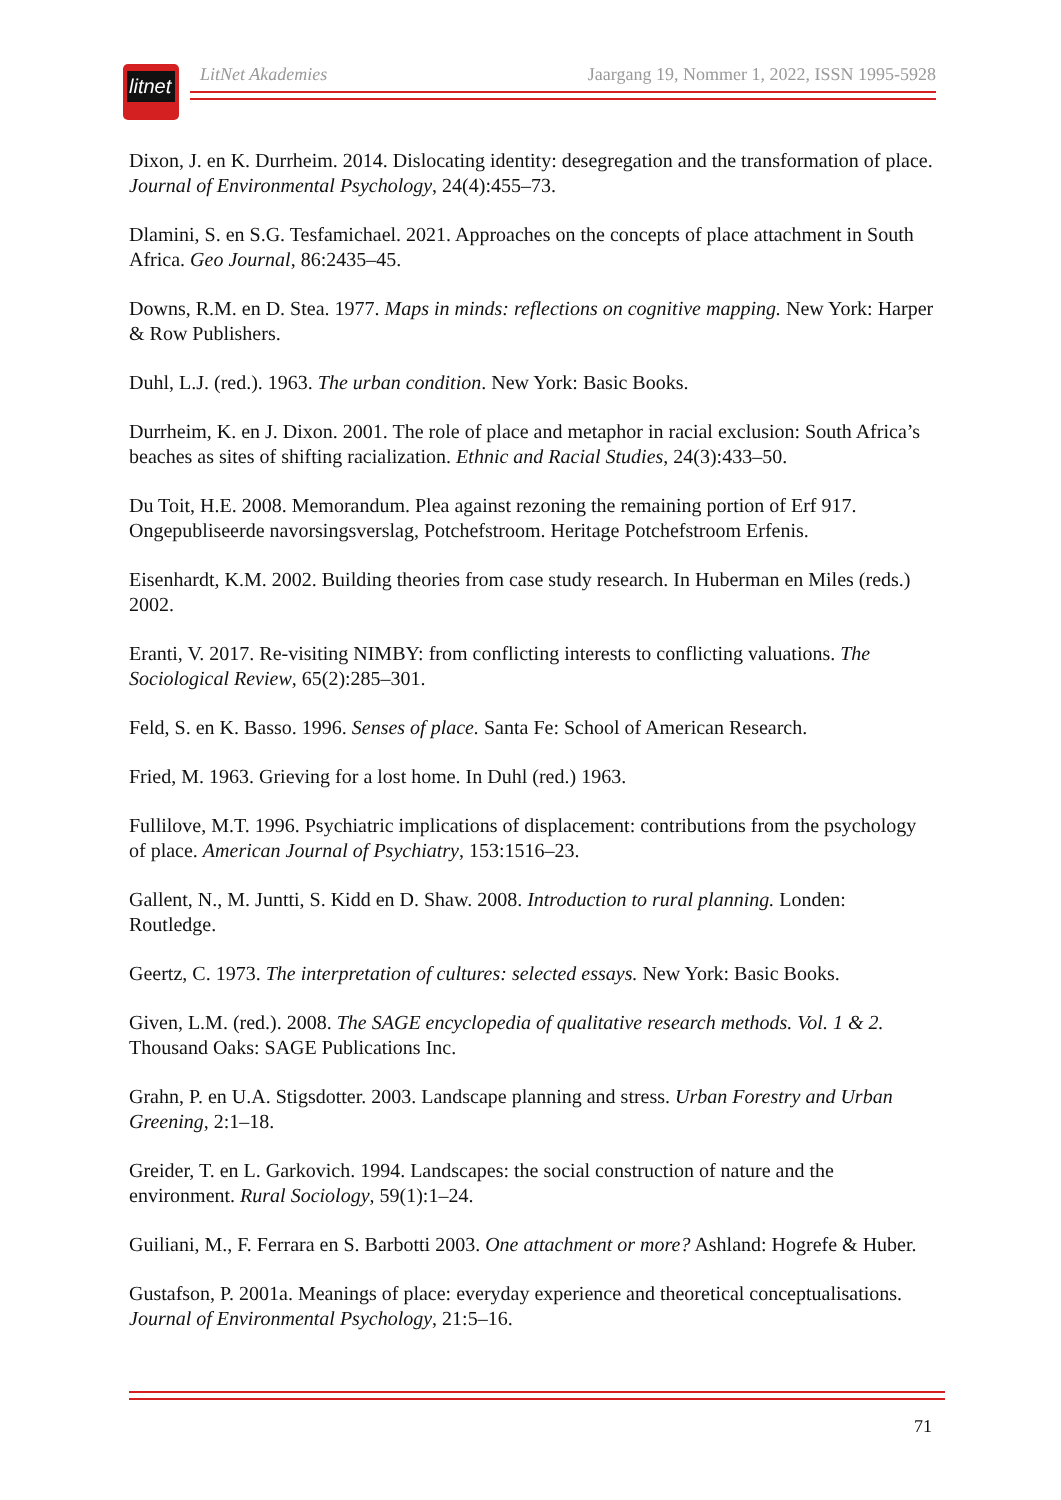litnet
LitNet Akademies Jaargang 19, Nommer 1, 2022, ISSN 1995-5928
Dixon, J. en K. Durrheim. 2014. Dislocating identity: desegregation and the transformation of place. Journal of Environmental Psychology, 24(4):455–73.
Dlamini, S. en S.G. Tesfamichael. 2021. Approaches on the concepts of place attachment in South Africa. Geo Journal, 86:2435–45.
Downs, R.M. en D. Stea. 1977. Maps in minds: reflections on cognitive mapping. New York: Harper & Row Publishers.
Duhl, L.J. (red.). 1963. The urban condition. New York: Basic Books.
Durrheim, K. en J. Dixon. 2001. The role of place and metaphor in racial exclusion: South Africa’s beaches as sites of shifting racialization. Ethnic and Racial Studies, 24(3):433–50.
Du Toit, H.E. 2008. Memorandum. Plea against rezoning the remaining portion of Erf 917. Ongepubliseerde navorsingsverslag, Potchefstroom. Heritage Potchefstroom Erfenis.
Eisenhardt, K.M. 2002. Building theories from case study research. In Huberman en Miles (reds.) 2002.
Eranti, V. 2017. Re-visiting NIMBY: from conflicting interests to conflicting valuations. The Sociological Review, 65(2):285–301.
Feld, S. en K. Basso. 1996. Senses of place. Santa Fe: School of American Research.
Fried, M. 1963. Grieving for a lost home. In Duhl (red.) 1963.
Fullilove, M.T. 1996. Psychiatric implications of displacement: contributions from the psychology of place. American Journal of Psychiatry, 153:1516–23.
Gallent, N., M. Juntti, S. Kidd en D. Shaw. 2008. Introduction to rural planning. Londen: Routledge.
Geertz, C. 1973. The interpretation of cultures: selected essays. New York: Basic Books.
Given, L.M. (red.). 2008. The SAGE encyclopedia of qualitative research methods. Vol. 1 & 2. Thousand Oaks: SAGE Publications Inc.
Grahn, P. en U.A. Stigsdotter. 2003. Landscape planning and stress. Urban Forestry and Urban Greening, 2:1–18.
Greider, T. en L. Garkovich. 1994. Landscapes: the social construction of nature and the environment. Rural Sociology, 59(1):1–24.
Guiliani, M., F. Ferrara en S. Barbotti 2003. One attachment or more? Ashland: Hogrefe & Huber.
Gustafson, P. 2001a. Meanings of place: everyday experience and theoretical conceptualisations. Journal of Environmental Psychology, 21:5–16.
71